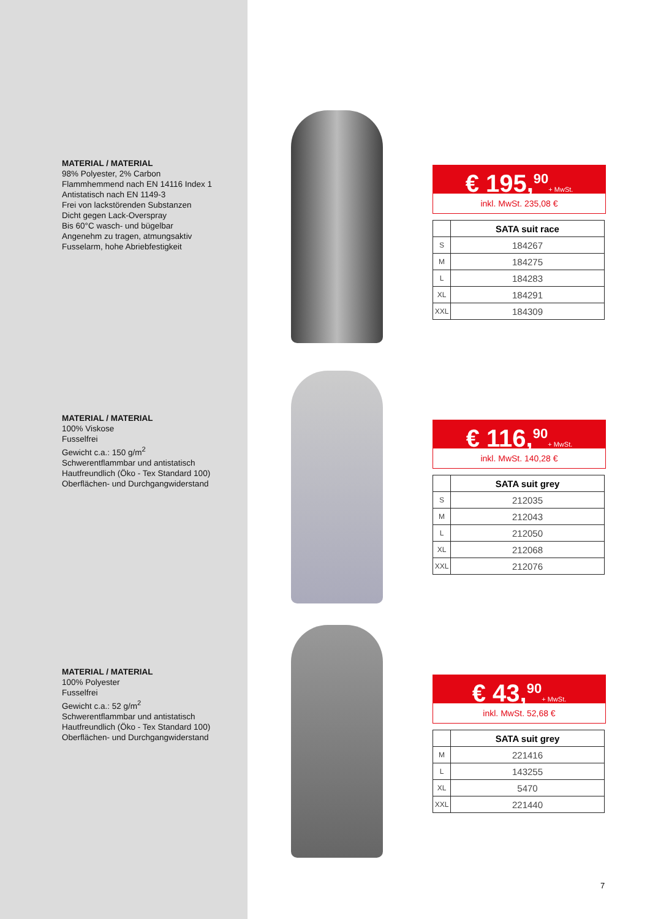MATERIAL / MATERIAL
98% Polyester, 2% Carbon
Flammhemmend nach EN 14116 Index 1
Antistatisch nach EN 1149-3
Frei von lackstörenden Substanzen
Dicht gegen Lack-Overspray
Bis 60°C wasch- und bügelbar
Angenehm zu tragen, atmungsaktiv
Fusselarm, hohe Abriebfestigkeit
€ 195,<sup>90</sup>+ MwSt.
inkl. MwSt. 235,08 €
| | SATA suit race |
| --- | --- |
| S | 184267 |
| M | 184275 |
| L | 184283 |
| XL | 184291 |
| XXL | 184309 |
MATERIAL / MATERIAL
100% Viskose
Fusselfrei
Gewicht c.a.: 150 g/m<sup>2</sup>
Schwerentflammbar und antistatisch
Hautfreundlich (Öko - Tex Standard 100)
Oberflächen- und Durchgangwiderstand
€ 116,<sup>90</sup>+ MwSt.
inkl. MwSt. 140,28 €
| | SATA suit grey |
| --- | --- |
| S | 212035 |
| M | 212043 |
| L | 212050 |
| XL | 212068 |
| XXL | 212076 |
MATERIAL / MATERIAL
100% Polyester
Fusselfrei
Gewicht c.a.: 52 g/m<sup>2</sup>
Schwerentflammbar und antistatisch
Hautfreundlich (Öko - Tex Standard 100)
Oberflächen- und Durchgangwiderstand
€ 43,<sup>90</sup>+ MwSt.
inkl. MwSt. 52,68 €
| | SATA suit grey |
| --- | --- |
| M | 221416 |
| L | 143255 |
| XL | 5470 |
| XXL | 221440 |
7